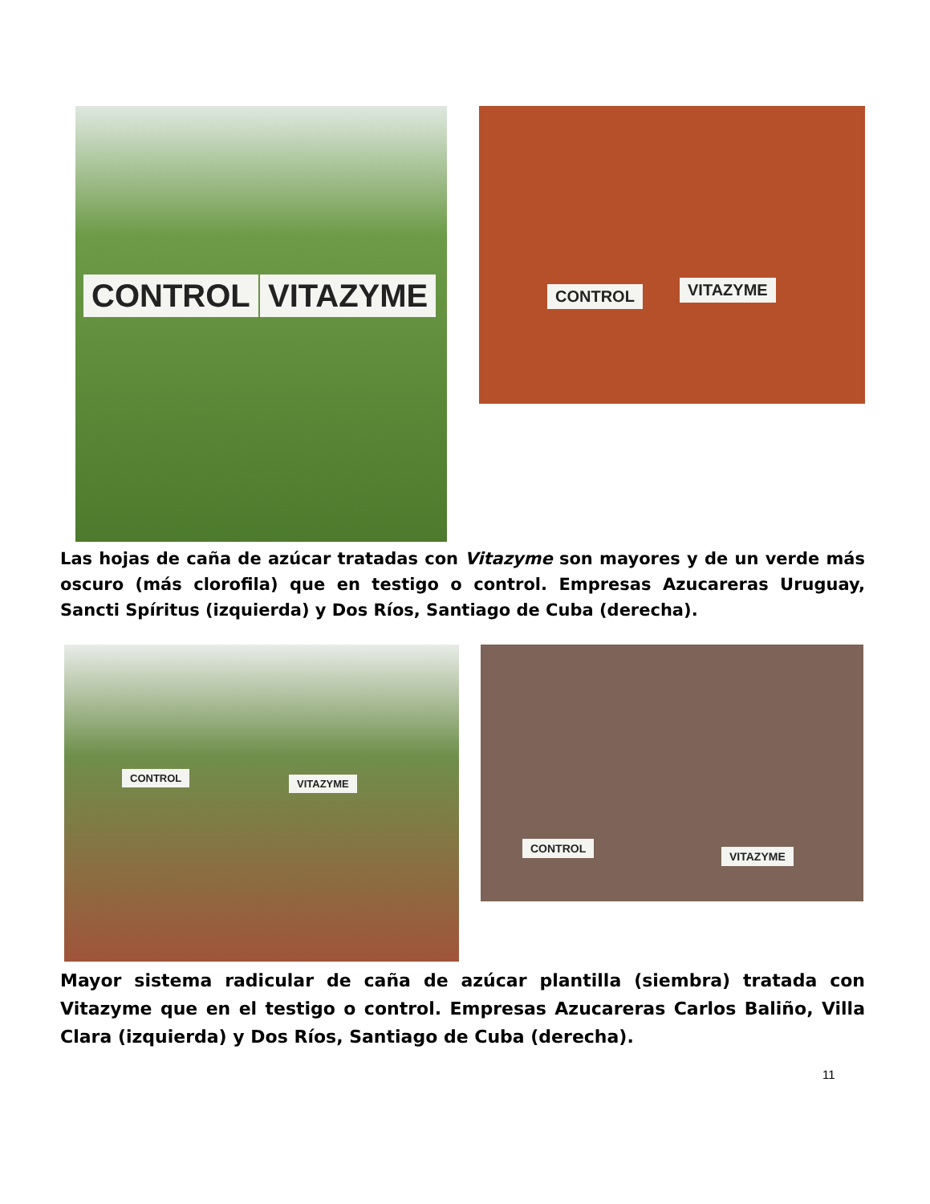CONTROL VITAZYME CONTROL VITAZYME
Las hojas de caña de azúcar tratadas con Vitazyme son mayores y de un verde más oscuro (más clorofila) que en testigo o control. Empresas Azucareras Uruguay, Sancti Spíritus (izquierda) y Dos Ríos, Santiago de Cuba (derecha).
CONTROL VITAZYME CONTROL
VITAZYME
Mayor sistema radicular de caña de azúcar plantilla (siembra) tratada con Vitazyme que en el testigo o control. Empresas Azucareras Carlos Baliño, Villa Clara (izquierda) y Dos Ríos, Santiago de Cuba (derecha).
11